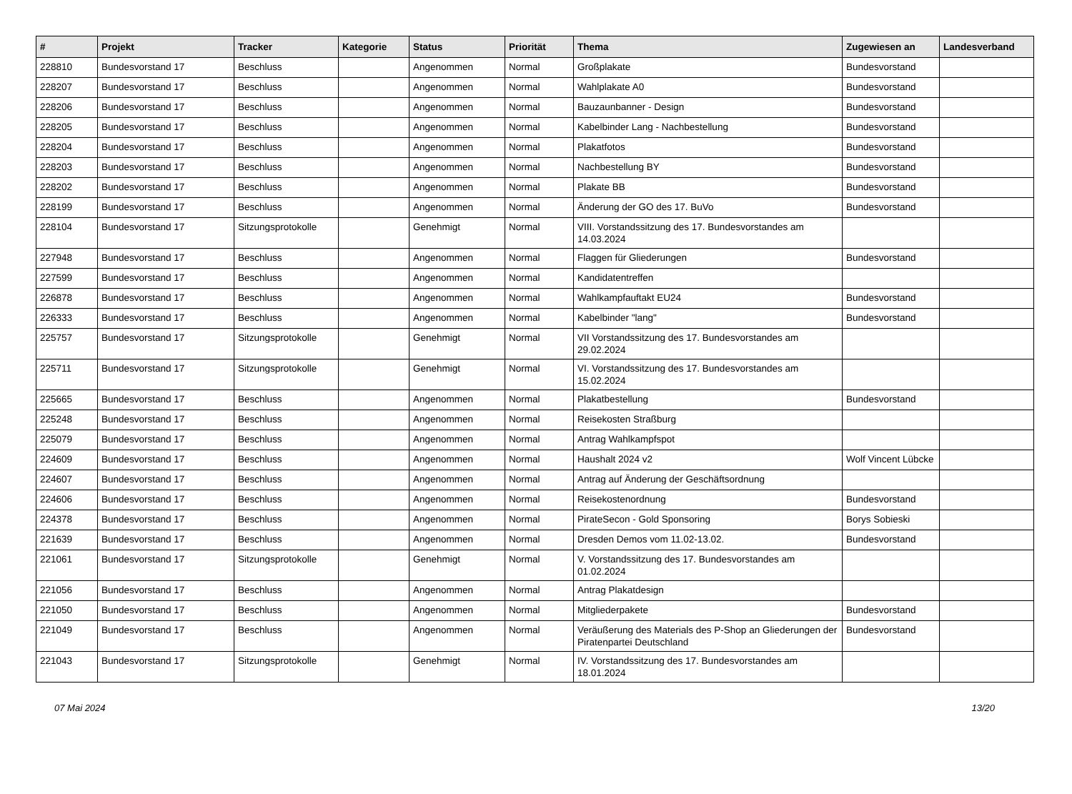| # | Projekt | Tracker | Kategorie | Status | Priorität | Thema | Zugewiesen an | Landesverband |
| --- | --- | --- | --- | --- | --- | --- | --- | --- |
| 228810 | Bundesvorstand 17 | Beschluss | | Angenommen | Normal | Großplakate | Bundesvorstand | |
| 228207 | Bundesvorstand 17 | Beschluss | | Angenommen | Normal | Wahlplakate A0 | Bundesvorstand | |
| 228206 | Bundesvorstand 17 | Beschluss | | Angenommen | Normal | Bauzaunbanner - Design | Bundesvorstand | |
| 228205 | Bundesvorstand 17 | Beschluss | | Angenommen | Normal | Kabelbinder Lang - Nachbestellung | Bundesvorstand | |
| 228204 | Bundesvorstand 17 | Beschluss | | Angenommen | Normal | Plakatfotos | Bundesvorstand | |
| 228203 | Bundesvorstand 17 | Beschluss | | Angenommen | Normal | Nachbestellung BY | Bundesvorstand | |
| 228202 | Bundesvorstand 17 | Beschluss | | Angenommen | Normal | Plakate BB | Bundesvorstand | |
| 228199 | Bundesvorstand 17 | Beschluss | | Angenommen | Normal | Änderung der GO des 17. BuVo | Bundesvorstand | |
| 228104 | Bundesvorstand 17 | Sitzungsprotokolle | | Genehmigt | Normal | VIII. Vorstandssitzung des 17. Bundesvorstandes am 14.03.2024 | | |
| 227948 | Bundesvorstand 17 | Beschluss | | Angenommen | Normal | Flaggen für Gliederungen | Bundesvorstand | |
| 227599 | Bundesvorstand 17 | Beschluss | | Angenommen | Normal | Kandidatentreffen | | |
| 226878 | Bundesvorstand 17 | Beschluss | | Angenommen | Normal | Wahlkampfauftakt EU24 | Bundesvorstand | |
| 226333 | Bundesvorstand 17 | Beschluss | | Angenommen | Normal | Kabelbinder "lang" | Bundesvorstand | |
| 225757 | Bundesvorstand 17 | Sitzungsprotokolle | | Genehmigt | Normal | VII Vorstandssitzung des 17. Bundesvorstandes am 29.02.2024 | | |
| 225711 | Bundesvorstand 17 | Sitzungsprotokolle | | Genehmigt | Normal | VI. Vorstandssitzung des 17. Bundesvorstandes am 15.02.2024 | | |
| 225665 | Bundesvorstand 17 | Beschluss | | Angenommen | Normal | Plakatbestellung | Bundesvorstand | |
| 225248 | Bundesvorstand 17 | Beschluss | | Angenommen | Normal | Reisekosten Straßburg | | |
| 225079 | Bundesvorstand 17 | Beschluss | | Angenommen | Normal | Antrag Wahlkampfspot | | |
| 224609 | Bundesvorstand 17 | Beschluss | | Angenommen | Normal | Haushalt 2024 v2 | Wolf Vincent Lübcke | |
| 224607 | Bundesvorstand 17 | Beschluss | | Angenommen | Normal | Antrag auf Änderung der Geschäftsordnung | | |
| 224606 | Bundesvorstand 17 | Beschluss | | Angenommen | Normal | Reisekostenordnung | Bundesvorstand | |
| 224378 | Bundesvorstand 17 | Beschluss | | Angenommen | Normal | PirateSecon - Gold Sponsoring | Borys Sobieski | |
| 221639 | Bundesvorstand 17 | Beschluss | | Angenommen | Normal | Dresden Demos vom 11.02-13.02. | Bundesvorstand | |
| 221061 | Bundesvorstand 17 | Sitzungsprotokolle | | Genehmigt | Normal | V. Vorstandssitzung des 17. Bundesvorstandes am 01.02.2024 | | |
| 221056 | Bundesvorstand 17 | Beschluss | | Angenommen | Normal | Antrag Plakatdesign | | |
| 221050 | Bundesvorstand 17 | Beschluss | | Angenommen | Normal | Mitgliederpakete | Bundesvorstand | |
| 221049 | Bundesvorstand 17 | Beschluss | | Angenommen | Normal | Veräußerung des Materials des P-Shop an Gliederungen der Piratenpartei Deutschland | Bundesvorstand | |
| 221043 | Bundesvorstand 17 | Sitzungsprotokolle | | Genehmigt | Normal | IV. Vorstandssitzung des 17. Bundesvorstandes am 18.01.2024 | | |
07 Mai 2024 13/20